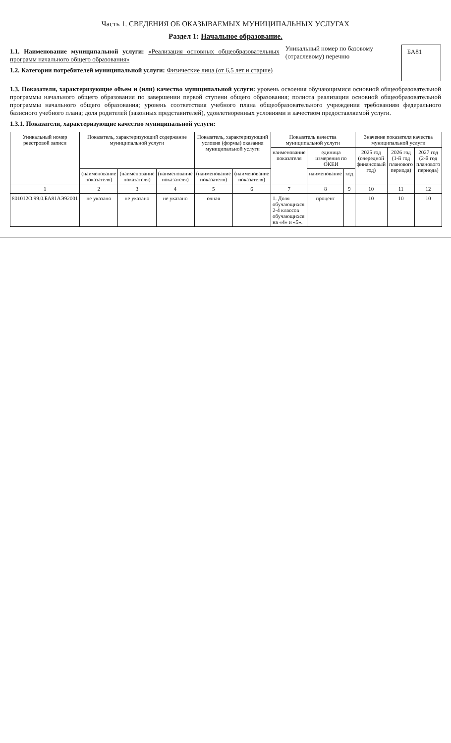Часть 1. СВЕДЕНИЯ ОБ ОКАЗЫВАЕМЫХ МУНИЦИПАЛЬНЫХ УСЛУГАХ
Раздел 1: Начальное образование.
1.1. Наименование муниципальной услуги: «Реализация основных общеобразовательных программ начального общего образования»
1.2. Категории потребителей муниципальной услуги: Физические лица (от 6,5 лет и старше)
Уникальный номер по базовому (отраслевому) перечню
БА81
1.3. Показатели, характеризующие объем и (или) качество муниципальной услуги: уровень освоения обучающимися основной общеобразовательной программы начального общего образования по завершении первой ступени общего образования; полнота реализации основной общеобразовательной программы начального общего образования; уровень соответствия учебного плана общеобразовательного учреждения требованиям федерального базисного учебного плана; доля родителей (законных представителей), удовлетворенных условиями и качеством предоставляемой услуги.
1.3.1. Показатели, характеризующие качество муниципальной услуги:
| Уникальный номер реестровой записи | Показатель, характеризующий содержание муниципальной услуги | | | Показатель, характеризующий условия (формы) оказания муниципальной услуги | | Показатель качества муниципальной услуги | | | Значение показателя качества муниципальной услуги | | |
| --- | --- | --- | --- | --- | --- | --- | --- | --- | --- | --- | --- |
| | | | | | | наименование показателя | единица измерения по ОКЕИ | | 2025 год (очередной финансовый год) | 2026 год (1-й год планового периода) | 2027 год (2-й год планового периода) |
| | (наименование показателя) | (наименование показателя) | (наименование показателя) | (наименование показателя) | (наименование показателя) | | наименование | код | | | |
| 1 | 2 | 3 | 4 | 5 | 6 | 7 | 8 | 9 | 10 | 11 | 12 |
| 801012О.99.0.БА81АЭ92001 | не указано | не указано | не указано | очная | | 1. Доля обучающихся 2-4 классов обучающихся на «4» и «5». | процент | | 10 | 10 | 10 |